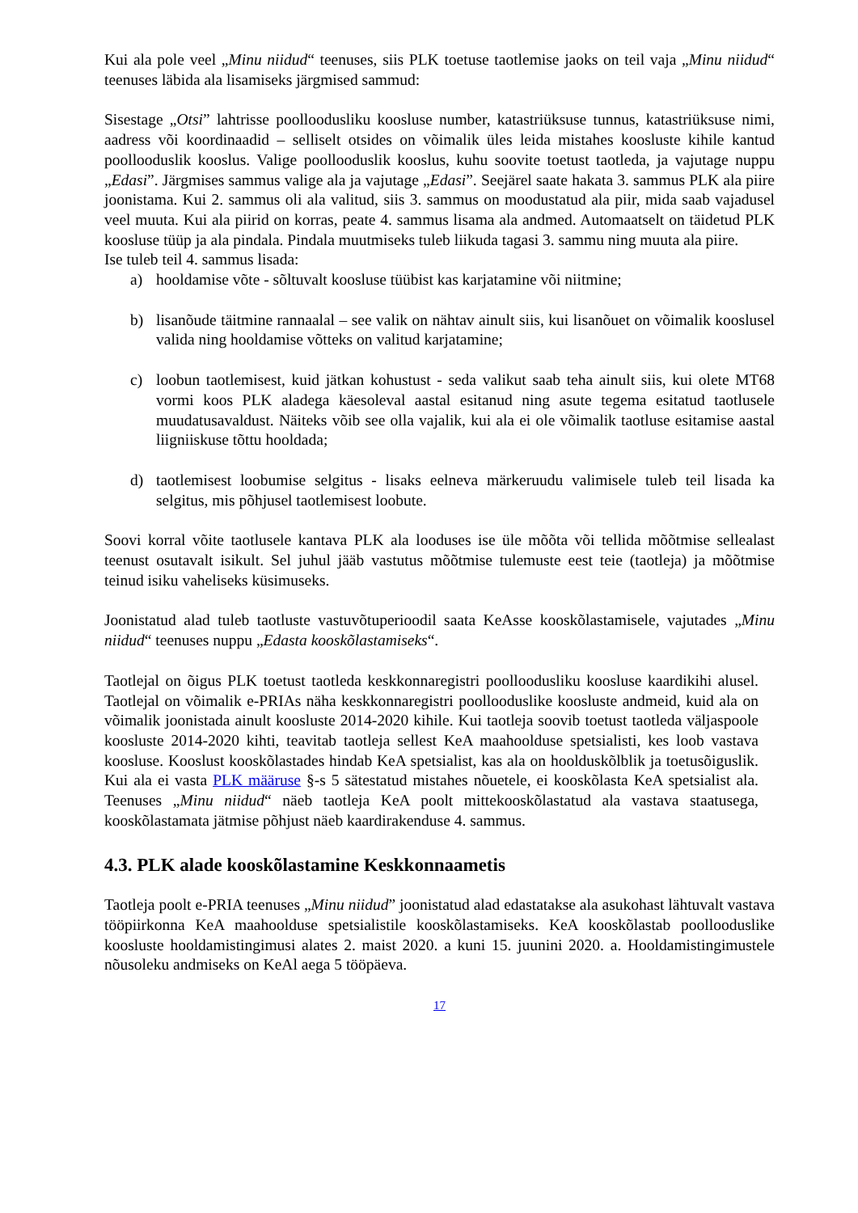Kui ala pole veel „Minu niidud“ teenuses, siis PLK toetuse taotlemise jaoks on teil vaja „Minu niidud“ teenuses läbida ala lisamiseks järgmised sammud:
Sisestage „Otsi” lahtrisse poolloodusliku koosluse number, katastriüksuse tunnus, katastriüksuse nimi, aadress või koordinaadid – selliselt otsides on võimalik üles leida mistahes koosluste kihile kantud poollooduslik kooslus. Valige poollooduslik kooslus, kuhu soovite toetust taotleda, ja vajutage nuppu „Edasi”. Järgmises sammus valige ala ja vajutage „Edasi”. Seejärel saate hakata 3. sammus PLK ala piire joonistama. Kui 2. sammus oli ala valitud, siis 3. sammus on moodustatud ala piir, mida saab vajadusel veel muuta. Kui ala piirid on korras, peate 4. sammus lisama ala andmed. Automaatselt on täidetud PLK koosluse tüüp ja ala pindala. Pindala muutmiseks tuleb liikuda tagasi 3. sammu ning muuta ala piire.
Ise tuleb teil 4. sammus lisada:
a) hooldamise võte - sõltuvalt koosluse tüübist kas karjatamine või niitmine;
b) lisanõude täitmine rannaalal – see valik on nähtav ainult siis, kui lisanõuet on võimalik kooslusel valida ning hooldamise võtteks on valitud karjatamine;
c) loobun taotlemisest, kuid jätkan kohustust - seda valikut saab teha ainult siis, kui olete MT68 vormi koos PLK aladega käesoleval aastal esitanud ning asute tegema esitatud taotlusele muudatusavaldust. Näiteks võib see olla vajalik, kui ala ei ole võimalik taotluse esitamise aastal liigniiskuse tõttu hooldada;
d) taotlemisest loobumise selgitus - lisaks eelneva märkeruudu valimisele tuleb teil lisada ka selgitus, mis põhjusel taotlemisest loobute.
Soovi korral võite taotlusele kantava PLK ala looduses ise üle mõõta või tellida mõõtmise sellealast teenust osutavalt isikult. Sel juhul jääb vastutus mõõtmise tulemuste eest teie (taotleja) ja mõõtmise teinud isiku vaheliseks küsimuseks.
Joonistatud alad tuleb taotluste vastuvõtuperioodil saata KeAsse kooskõlastamisele, vajutades „Minu niidud“ teenuses nuppu „Edasta kooskõlastamiseks“.
Taotlejal on õigus PLK toetust taotleda keskkonnaregistri poolloodusliku koosluse kaardikihi alusel. Taotlejal on võimalik e-PRIAs näha keskkonnaregistri poollooduslike koosluste andmeid, kuid ala on võimalik joonistada ainult koosluste 2014-2020 kihile. Kui taotleja soovib toetust taotleda väljaspoole koosluste 2014-2020 kihti, teavitab taotleja sellest KeA maahoolduse spetsialisti, kes loob vastava koosluse. Kooslust kooskõlastades hindab KeA spetsialist, kas ala on hoolduskõlblik ja toetusõiguslik. Kui ala ei vasta PLK määruse §-s 5 sätestatud mistahes nõuetele, ei kooskõlasta KeA spetsialist ala. Teenuses „Minu niidud“ näeb taotleja KeA poolt mittekooskõlastatud ala vastava staatusega, kooskõlastamata jätmise põhjust näeb kaardirakenduse 4. sammus.
4.3. PLK alade kooskõlastamine Keskkonnaametis
Taotleja poolt e-PRIA teenuses „Minu niidud” joonistatud alad edastatakse ala asukohast lähtuvalt vastava tööpiirkonna KeA maahoolduse spetsialistile kooskõlastamiseks. KeA kooskõlastab poollooduslike koosluste hooldamistingimusi alates 2. maist 2020. a kuni 15. juunini 2020. a. Hooldamistingimustele nõusoleku andmiseks on KeAl aega 5 tööpäeva.
17